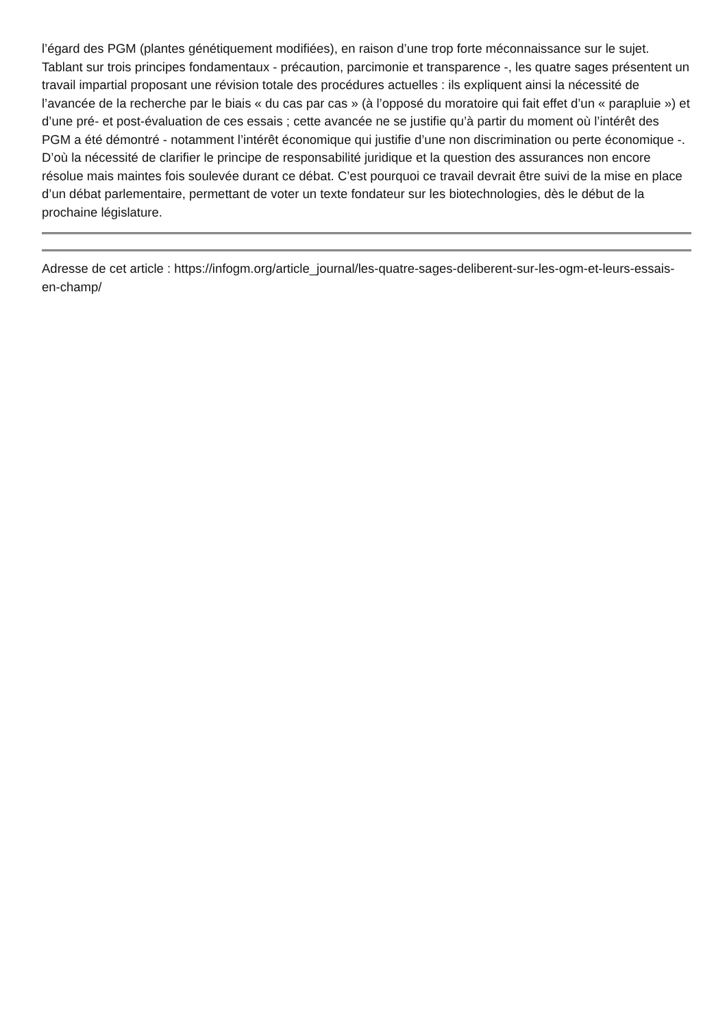l’égard des PGM (plantes génétiquement modifiées), en raison d’une trop forte méconnaissance sur le sujet. Tablant sur trois principes fondamentaux - précaution, parcimonie et transparence -, les quatre sages présentent un travail impartial proposant une révision totale des procédures actuelles : ils expliquent ainsi la nécessité de l’avancée de la recherche par le biais « du cas par cas » (à l’opposé du moratoire qui fait effet d’un « parapluie ») et d’une pré- et post-évaluation de ces essais ; cette avancée ne se justifie qu’à partir du moment où l’intérêt des PGM a été démontré - notamment l’intérêt économique qui justifie d’une non discrimination ou perte économique -. D’où la nécessité de clarifier le principe de responsabilité juridique et la question des assurances non encore résolue mais maintes fois soulevée durant ce débat. C’est pourquoi ce travail devrait être suivi de la mise en place d’un débat parlementaire, permettant de voter un texte fondateur sur les biotechnologies, dès le début de la prochaine législature.
Adresse de cet article : https://infogm.org/article_journal/les-quatre-sages-deliberent-sur-les-ogm-et-leurs-essais-en-champ/